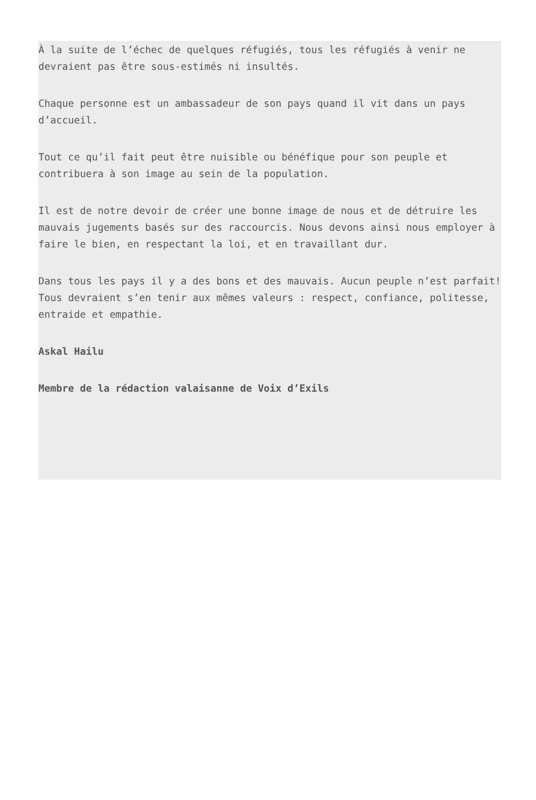À la suite de l’échec de quelques réfugiés, tous les réfugiés à venir ne devraient pas être sous-estimés ni insultés.
Chaque personne est un ambassadeur de son pays quand il vit dans un pays d’accueil.
Tout ce qu’il fait peut être nuisible ou bénéfique pour son peuple et contribuera à son image au sein de la population.
Il est de notre devoir de créer une bonne image de nous et de détruire les mauvais jugements basés sur des raccourcis. Nous devons ainsi nous employer à faire le bien, en respectant la loi, et en travaillant dur.
Dans tous les pays il y a des bons et des mauvais. Aucun peuple n’est parfait! Tous devraient s’en tenir aux mêmes valeurs : respect, confiance, politesse, entraide et empathie.
Askal Hailu
Membre de la rédaction valaisanne de Voix d’Exils